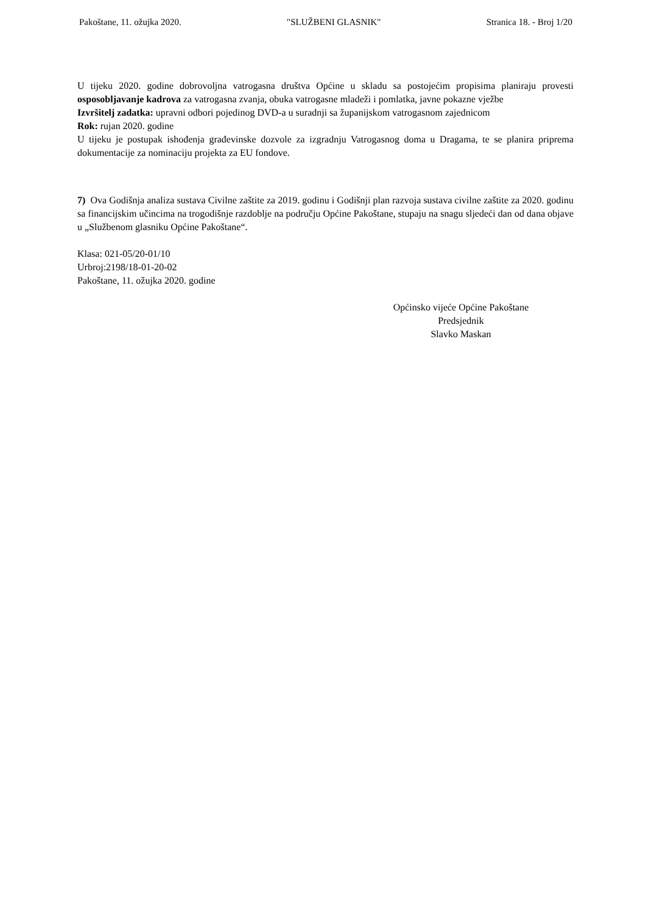Pakoštane, 11. ožujka 2020. "SLUŽBENI GLASNIK" Stranica 18. - Broj 1/20
U tijeku 2020. godine dobrovoljna vatrogasna društva Općine u skladu sa postojećim propisima planiraju provesti osposobljavanje kadrova za vatrogasna zvanja, obuka vatrogasne mladeži i pomlatka, javne pokazne vježbe
Izvršitelj zadatka: upravni odbori pojedinog DVD-a u suradnji sa županijskom vatrogasnom zajednicom
Rok: rujan 2020. godine
U tijeku je postupak ishođenja građevinske dozvole za izgradnju Vatrogasnog doma u Dragama, te se planira priprema dokumentacije za nominaciju projekta za EU fondove.
7) Ova Godišnja analiza sustava Civilne zaštite za 2019. godinu i Godišnji plan razvoja sustava civilne zaštite za 2020. godinu sa financijskim učincima na trogodišnje razdoblje na području Općine Pakoštane, stupaju na snagu sljedeći dan od dana objave u „Službenom glasniku Općine Pakoštane“.
Klasa: 021-05/20-01/10
Urbroj:2198/18-01-20-02
Pakoštane, 11. ožujka 2020. godine
Općinsko vijeće Općine Pakoštane
Predsjednik
Slavko Maskan